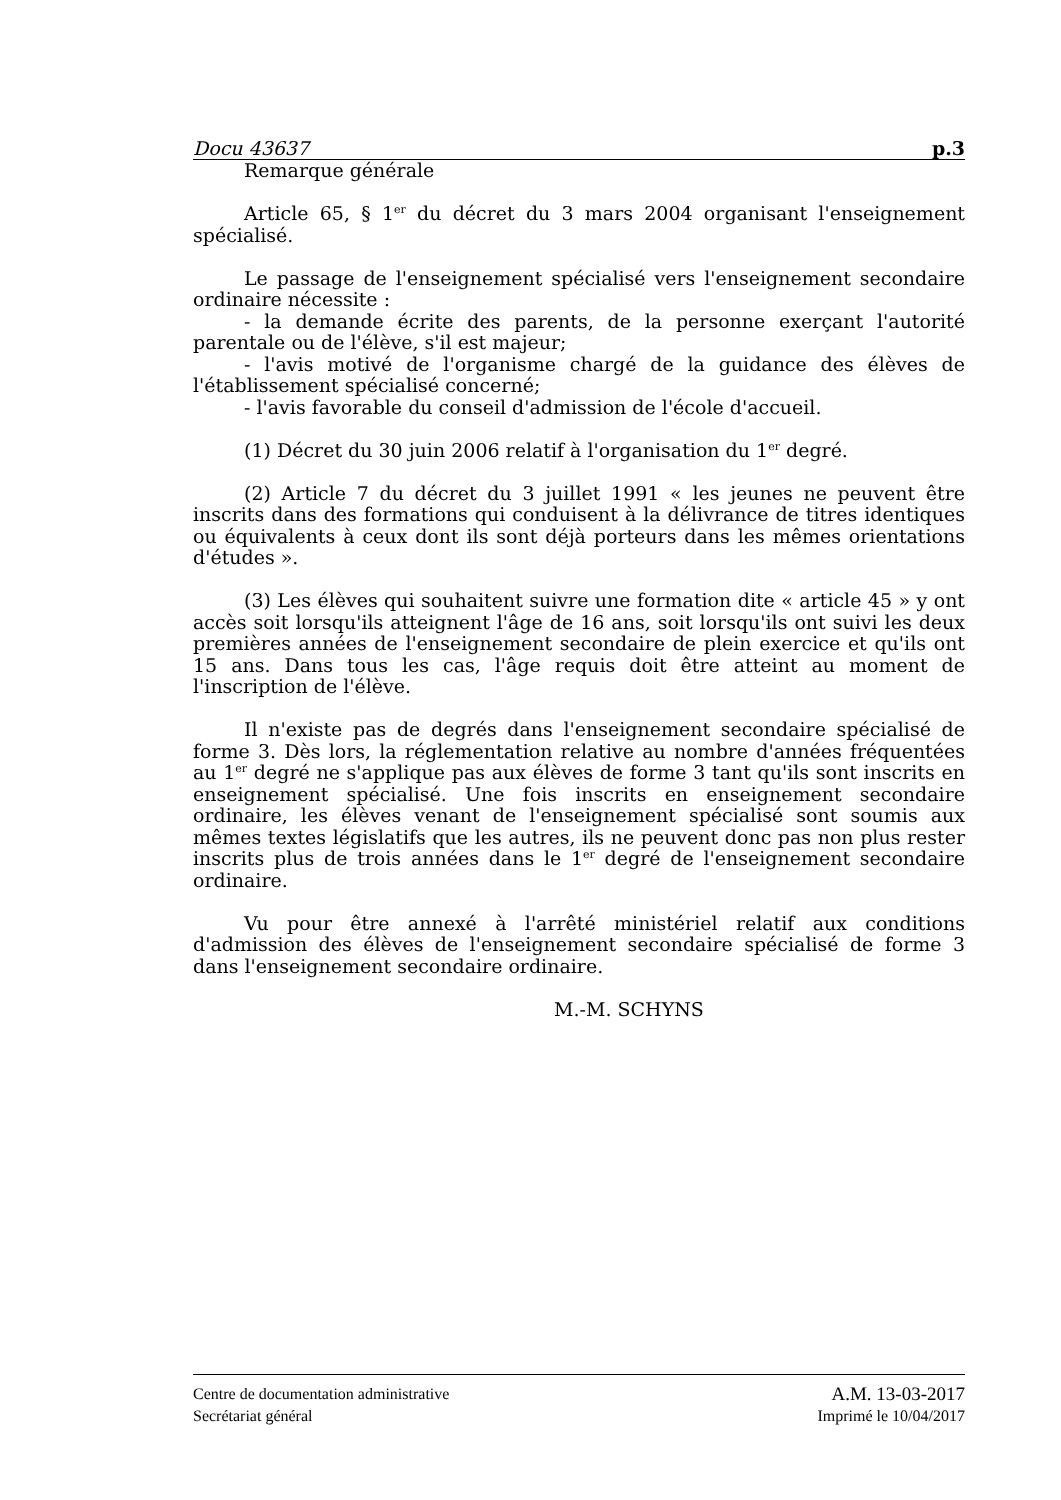Docu 43637 p.3
Remarque générale
Article 65, § 1<sup>er</sup> du décret du 3 mars 2004 organisant l'enseignement spécialisé.
Le passage de l'enseignement spécialisé vers l'enseignement secondaire ordinaire nécessite :
- la demande écrite des parents, de la personne exerçant l'autorité parentale ou de l'élève, s'il est majeur;
- l'avis motivé de l'organisme chargé de la guidance des élèves de l'établissement spécialisé concerné;
- l'avis favorable du conseil d'admission de l'école d'accueil.
(1) Décret du 30 juin 2006 relatif à l'organisation du 1<sup>er</sup> degré.
(2) Article 7 du décret du 3 juillet 1991 « les jeunes ne peuvent être inscrits dans des formations qui conduisent à la délivrance de titres identiques ou équivalents à ceux dont ils sont déjà porteurs dans les mêmes orientations d'études ».
(3) Les élèves qui souhaitent suivre une formation dite « article 45 » y ont accès soit lorsqu'ils atteignent l'âge de 16 ans, soit lorsqu'ils ont suivi les deux premières années de l'enseignement secondaire de plein exercice et qu'ils ont 15 ans. Dans tous les cas, l'âge requis doit être atteint au moment de l'inscription de l'élève.
Il n'existe pas de degrés dans l'enseignement secondaire spécialisé de forme 3. Dès lors, la réglementation relative au nombre d'années fréquentées au 1<sup>er</sup> degré ne s'applique pas aux élèves de forme 3 tant qu'ils sont inscrits en enseignement spécialisé. Une fois inscrits en enseignement secondaire ordinaire, les élèves venant de l'enseignement spécialisé sont soumis aux mêmes textes législatifs que les autres, ils ne peuvent donc pas non plus rester inscrits plus de trois années dans le 1<sup>er</sup> degré de l'enseignement secondaire ordinaire.
Vu pour être annexé à l'arrêté ministériel relatif aux conditions d'admission des élèves de l'enseignement secondaire spécialisé de forme 3 dans l'enseignement secondaire ordinaire.
M.-M. SCHYNS
Centre de documentation administrative A.M. 13-03-2017
Secrétariat général Imprimé le 10/04/2017